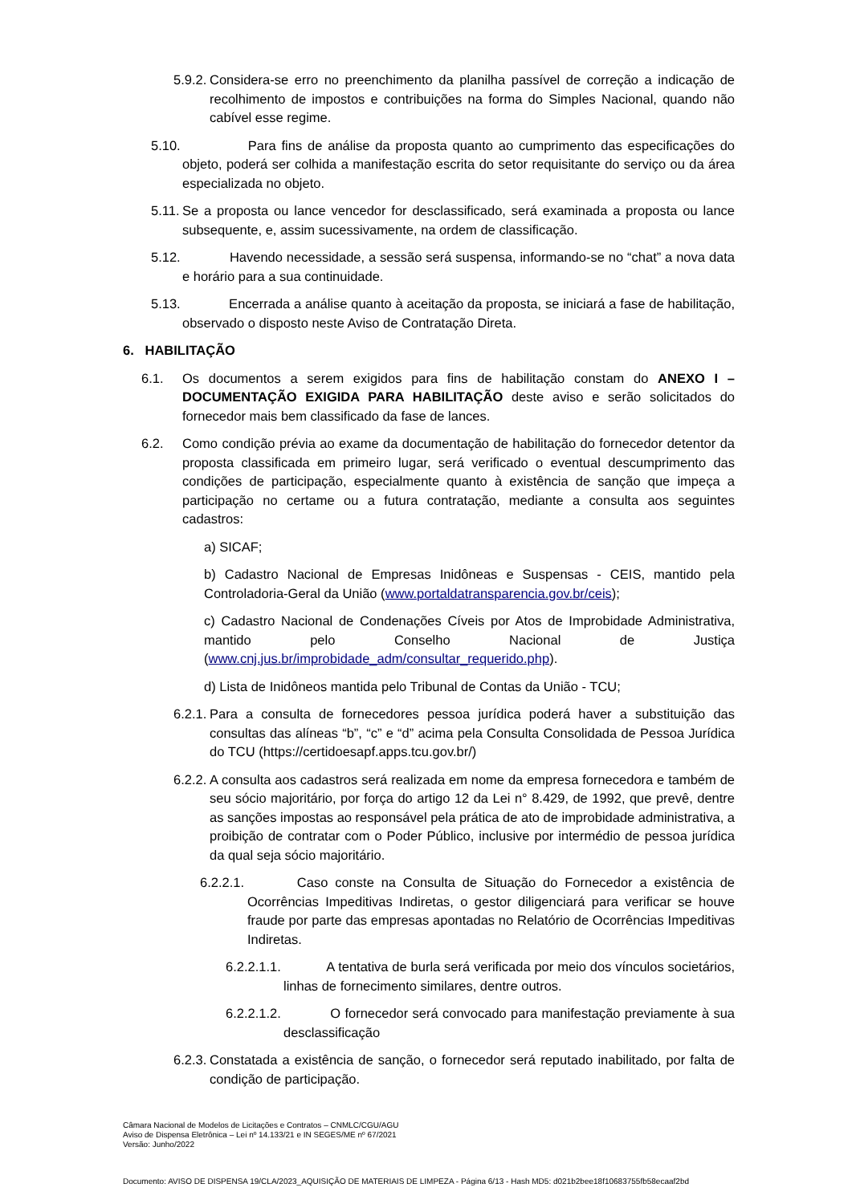5.9.2. Considera-se erro no preenchimento da planilha passível de correção a indicação de recolhimento de impostos e contribuições na forma do Simples Nacional, quando não cabível esse regime.
5.10. Para fins de análise da proposta quanto ao cumprimento das especificações do objeto, poderá ser colhida a manifestação escrita do setor requisitante do serviço ou da área especializada no objeto.
5.11. Se a proposta ou lance vencedor for desclassificado, será examinada a proposta ou lance subsequente, e, assim sucessivamente, na ordem de classificação.
5.12. Havendo necessidade, a sessão será suspensa, informando-se no “chat” a nova data e horário para a sua continuidade.
5.13. Encerrada a análise quanto à aceitação da proposta, se iniciará a fase de habilitação, observado o disposto neste Aviso de Contratação Direta.
6. HABILITAÇÃO
6.1. Os documentos a serem exigidos para fins de habilitação constam do ANEXO I – DOCUMENTAÇÃO EXIGIDA PARA HABILITAÇÃO deste aviso e serão solicitados do fornecedor mais bem classificado da fase de lances.
6.2. Como condição prévia ao exame da documentação de habilitação do fornecedor detentor da proposta classificada em primeiro lugar, será verificado o eventual descumprimento das condições de participação, especialmente quanto à existência de sanção que impeça a participação no certame ou a futura contratação, mediante a consulta aos seguintes cadastros:
a) SICAF;
b) Cadastro Nacional de Empresas Inidôneas e Suspensas - CEIS, mantido pela Controladoria-Geral da União (www.portaldatransparencia.gov.br/ceis);
c) Cadastro Nacional de Condenações Cíveis por Atos de Improbidade Administrativa, mantido pelo Conselho Nacional de Justiça (www.cnj.jus.br/improbidade_adm/consultar_requerido.php).
d) Lista de Inidôneos mantida pelo Tribunal de Contas da União - TCU;
6.2.1. Para a consulta de fornecedores pessoa jurídica poderá haver a substituição das consultas das alíneas “b”, “c” e “d” acima pela Consulta Consolidada de Pessoa Jurídica do TCU (https://certidoesapf.apps.tcu.gov.br/)
6.2.2. A consulta aos cadastros será realizada em nome da empresa fornecedora e também de seu sócio majoritário, por força do artigo 12 da Lei n° 8.429, de 1992, que prevê, dentre as sanções impostas ao responsável pela prática de ato de improbidade administrativa, a proibição de contratar com o Poder Público, inclusive por intermédio de pessoa jurídica da qual seja sócio majoritário.
6.2.2.1. Caso conste na Consulta de Situação do Fornecedor a existência de Ocorrências Impeditivas Indiretas, o gestor diligenciará para verificar se houve fraude por parte das empresas apontadas no Relatório de Ocorrências Impeditivas Indiretas.
6.2.2.1.1. A tentativa de burla será verificada por meio dos vínculos societários, linhas de fornecimento similares, dentre outros.
6.2.2.1.2. O fornecedor será convocado para manifestação previamente à sua desclassificação
6.2.3. Constatada a existência de sanção, o fornecedor será reputado inabilitado, por falta de condição de participação.
Câmara Nacional de Modelos de Licitações e Contratos – CNMLC/CGU/AGU
Aviso de Dispensa Eletrônica – Lei nº 14.133/21 e IN SEGES/ME nº 67/2021
Versão: Junho/2022
Documento: AVISO DE DISPENSA 19/CLA/2023_AQUISIÇÃO DE MATERIAIS DE LIMPEZA - Página 6/13 - Hash MD5: d021b2bee18f10683755fb58ecaaf2bd